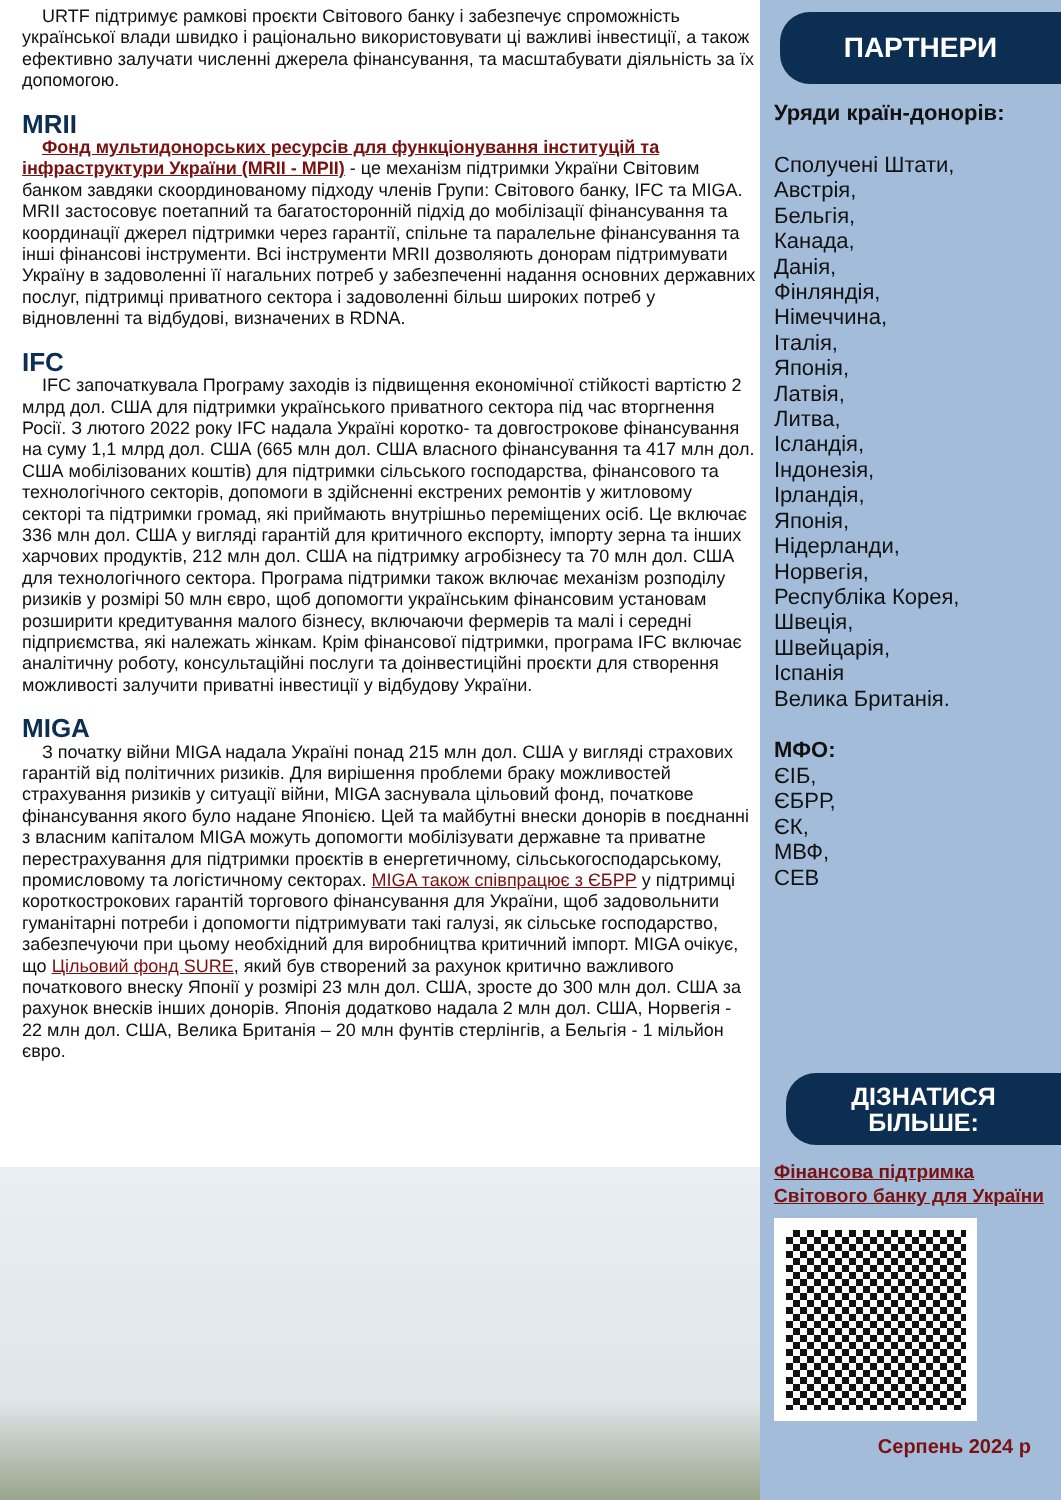URTF підтримує рамкові проєкти Світового банку і забезпечує спроможність української влади швидко і раціонально використовувати ці важливі інвестиції, а також ефективно залучати численні джерела фінансування, та масштабувати діяльність за їх допомогою.
MRII
Фонд мультидонорських ресурсів для функціонування інституцій та інфраструктури України (MRII - МРІІ) - це механізм підтримки України Світовим банком завдяки скоординованому підходу членів Групи: Світового банку, IFC та MIGA. MRII застосовує поетапний та багатосторонній підхід до мобілізації фінансування та координації джерел підтримки через гарантії, спільне та паралельне фінансування та інші фінансові інструменти. Всі інструменти MRII дозволяють донорам підтримувати Україну в задоволенні її нагальних потреб у забезпеченні надання основних державних послуг, підтримці приватного сектора і задоволенні більш широких потреб у відновленні та відбудові, визначених в RDNA.
IFC
IFC започаткувала Програму заходів із підвищення економічної стійкості вартістю 2 млрд дол. США для підтримки українського приватного сектора під час вторгнення Росії. З лютого 2022 року IFC надала Україні коротко- та довгострокове фінансування на суму 1,1 млрд дол. США (665 млн дол. США власного фінансування та 417 млн дол. США мобілізованих коштів) для підтримки сільського господарства, фінансового та технологічного секторів, допомоги в здійсненні екстрених ремонтів у житловому секторі та підтримки громад, які приймають внутрішньо переміщених осіб. Це включає 336 млн дол. США у вигляді гарантій для критичного експорту, імпорту зерна та інших харчових продуктів, 212 млн дол. США на підтримку агробізнесу та 70 млн дол. США для технологічного сектора. Програма підтримки також включає механізм розподілу ризиків у розмірі 50 млн євро, щоб допомогти українським фінансовим установам розширити кредитування малого бізнесу, включаючи фермерів та малі і середні підприємства, які належать жінкам. Крім фінансової підтримки, програма IFC включає аналітичну роботу, консультаційні послуги та доінвестиційні проєкти для створення можливості залучити приватні інвестиції у відбудову України.
MIGA
З початку війни MIGA надала Україні понад 215 млн дол. США у вигляді страхових гарантій від політичних ризиків. Для вирішення проблеми браку можливостей страхування ризиків у ситуації війни, MIGA заснувала цільовий фонд, початкове фінансування якого було надане Японією. Цей та майбутні внески донорів в поєднанні з власним капіталом MIGA можуть допомогти мобілізувати державне та приватне перестрахування для підтримки проєктів в енергетичному, сільськогосподарському, промисловому та логістичному секторах. MIGA також співпрацює з ЄБРР у підтримці короткострокових гарантій торгового фінансування для України, щоб задовольнити гуманітарні потреби і допомогти підтримувати такі галузі, як сільське господарство, забезпечуючи при цьому необхідний для виробництва критичний імпорт. MIGA очікує, що Цільовий фонд SURE, який був створений за рахунок критично важливого початкового внеску Японії у розмірі 23 млн дол. США, зросте до 300 млн дол. США за рахунок внесків інших донорів. Японія додатково надала 2 млн дол. США, Норвегія - 22 млн дол. США, Велика Британія – 20 млн фунтів стерлінгів, а Бельгія - 1 мільйон євро.
ПАРТНЕРИ
Уряди країн-донорів:
Сполучені Штати,
Австрія,
Бельгія,
Канада,
Данія,
Фінляндія,
Німеччина,
Італія,
Японія,
Латвія,
Литва,
Ісландія,
Індонезія,
Ірландія,
Японія,
Нідерланди,
Норвегія,
Республіка Корея,
Швеція,
Швейцарія,
Іспанія
Велика Британія.
МФО:
ЄІБ,
ЄБРР,
ЄК,
МВФ,
СЕВ
ДІЗНАТИСЯ
БІЛЬШЕ:
Фінансова підтримка Світового банку для України
Серпень 2024 р